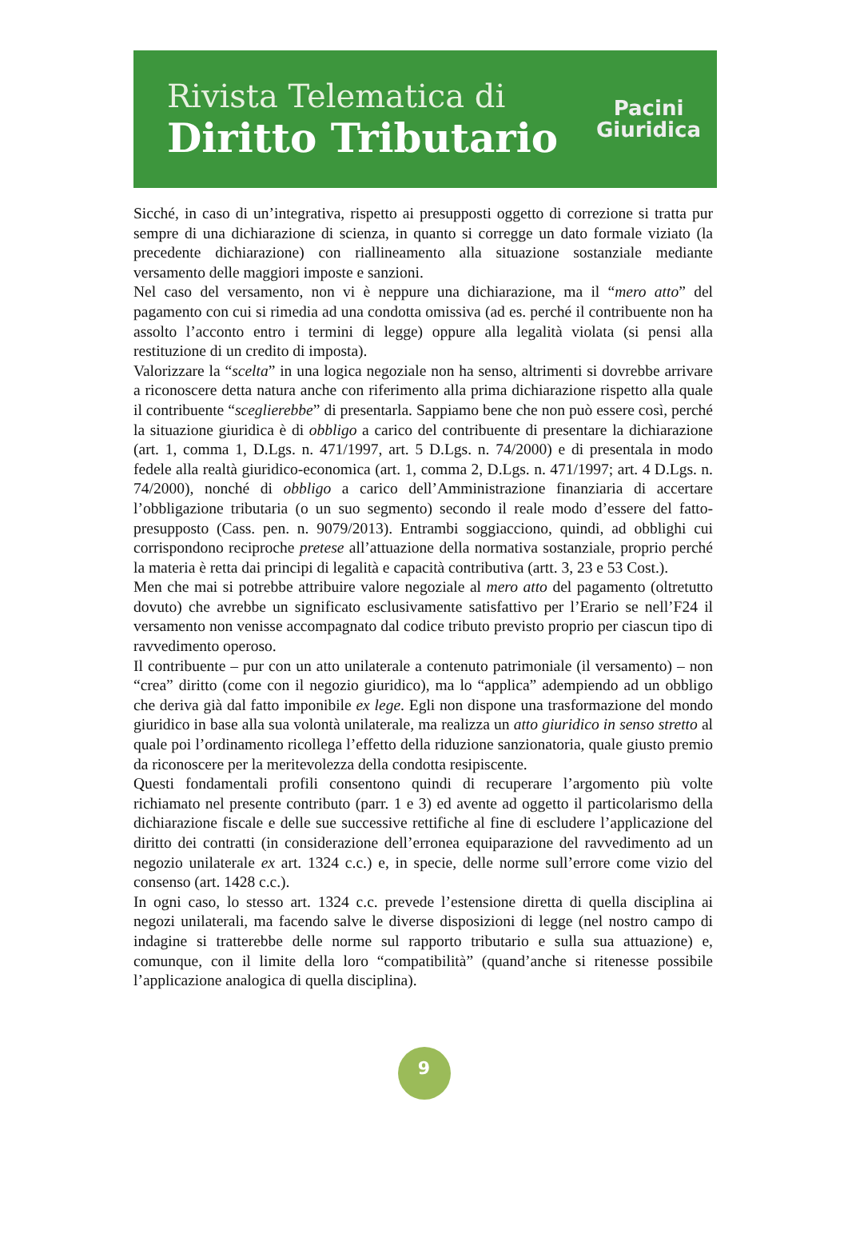Rivista Telematica di
Diritto Tributario
Pacini
Giuridica
Sicché, in caso di un’integrativa, rispetto ai presupposti oggetto di correzione si tratta pur sempre di una dichiarazione di scienza, in quanto si corregge un dato formale viziato (la precedente dichiarazione) con riallineamento alla situazione sostanziale mediante versamento delle maggiori imposte e sanzioni.
Nel caso del versamento, non vi è neppure una dichiarazione, ma il “mero atto” del pagamento con cui si rimedia ad una condotta omissiva (ad es. perché il contribuente non ha assolto l’acconto entro i termini di legge) oppure alla legalità violata (si pensi alla restituzione di un credito di imposta).
Valorizzare la “scelta” in una logica negoziale non ha senso, altrimenti si dovrebbe arrivare a riconoscere detta natura anche con riferimento alla prima dichiarazione rispetto alla quale il contribuente “sceglierebbe” di presentarla. Sappiamo bene che non può essere così, perché la situazione giuridica è di obbligo a carico del contribuente di presentare la dichiarazione (art. 1, comma 1, D.Lgs. n. 471/1997, art. 5 D.Lgs. n. 74/2000) e di presentala in modo fedele alla realtà giuridico-economica (art. 1, comma 2, D.Lgs. n. 471/1997; art. 4 D.Lgs. n. 74/2000), nonché di obbligo a carico dell’Amministrazione finanziaria di accertare l’obbligazione tributaria (o un suo segmento) secondo il reale modo d’essere del fatto-presupposto (Cass. pen. n. 9079/2013). Entrambi soggiacciono, quindi, ad obblighi cui corrispondono reciproche pretese all’attuazione della normativa sostanziale, proprio perché la materia è retta dai principi di legalità e capacità contributiva (artt. 3, 23 e 53 Cost.).
Men che mai si potrebbe attribuire valore negoziale al mero atto del pagamento (oltretutto dovuto) che avrebbe un significato esclusivamente satisfattivo per l’Erario se nell’F24 il versamento non venisse accompagnato dal codice tributo previsto proprio per ciascun tipo di ravvedimento operoso.
Il contribuente – pur con un atto unilaterale a contenuto patrimoniale (il versamento) – non “crea” diritto (come con il negozio giuridico), ma lo “applica” adempiendo ad un obbligo che deriva già dal fatto imponibile ex lege. Egli non dispone una trasformazione del mondo giuridico in base alla sua volontà unilaterale, ma realizza un atto giuridico in senso stretto al quale poi l’ordinamento ricollega l’effetto della riduzione sanzionatoria, quale giusto premio da riconoscere per la meritevolezza della condotta resipiscente.
Questi fondamentali profili consentono quindi di recuperare l’argomento più volte richiamato nel presente contributo (parr. 1 e 3) ed avente ad oggetto il particolarismo della dichiarazione fiscale e delle sue successive rettifiche al fine di escludere l’applicazione del diritto dei contratti (in considerazione dell’erronea equiparazione del ravvedimento ad un negozio unilaterale ex art. 1324 c.c.) e, in specie, delle norme sull’errore come vizio del consenso (art. 1428 c.c.).
In ogni caso, lo stesso art. 1324 c.c. prevede l’estensione diretta di quella disciplina ai negozi unilaterali, ma facendo salve le diverse disposizioni di legge (nel nostro campo di indagine si tratterebbe delle norme sul rapporto tributario e sulla sua attuazione) e, comunque, con il limite della loro “compatibilità” (quand’anche si ritenesse possibile l’applicazione analogica di quella disciplina).
9